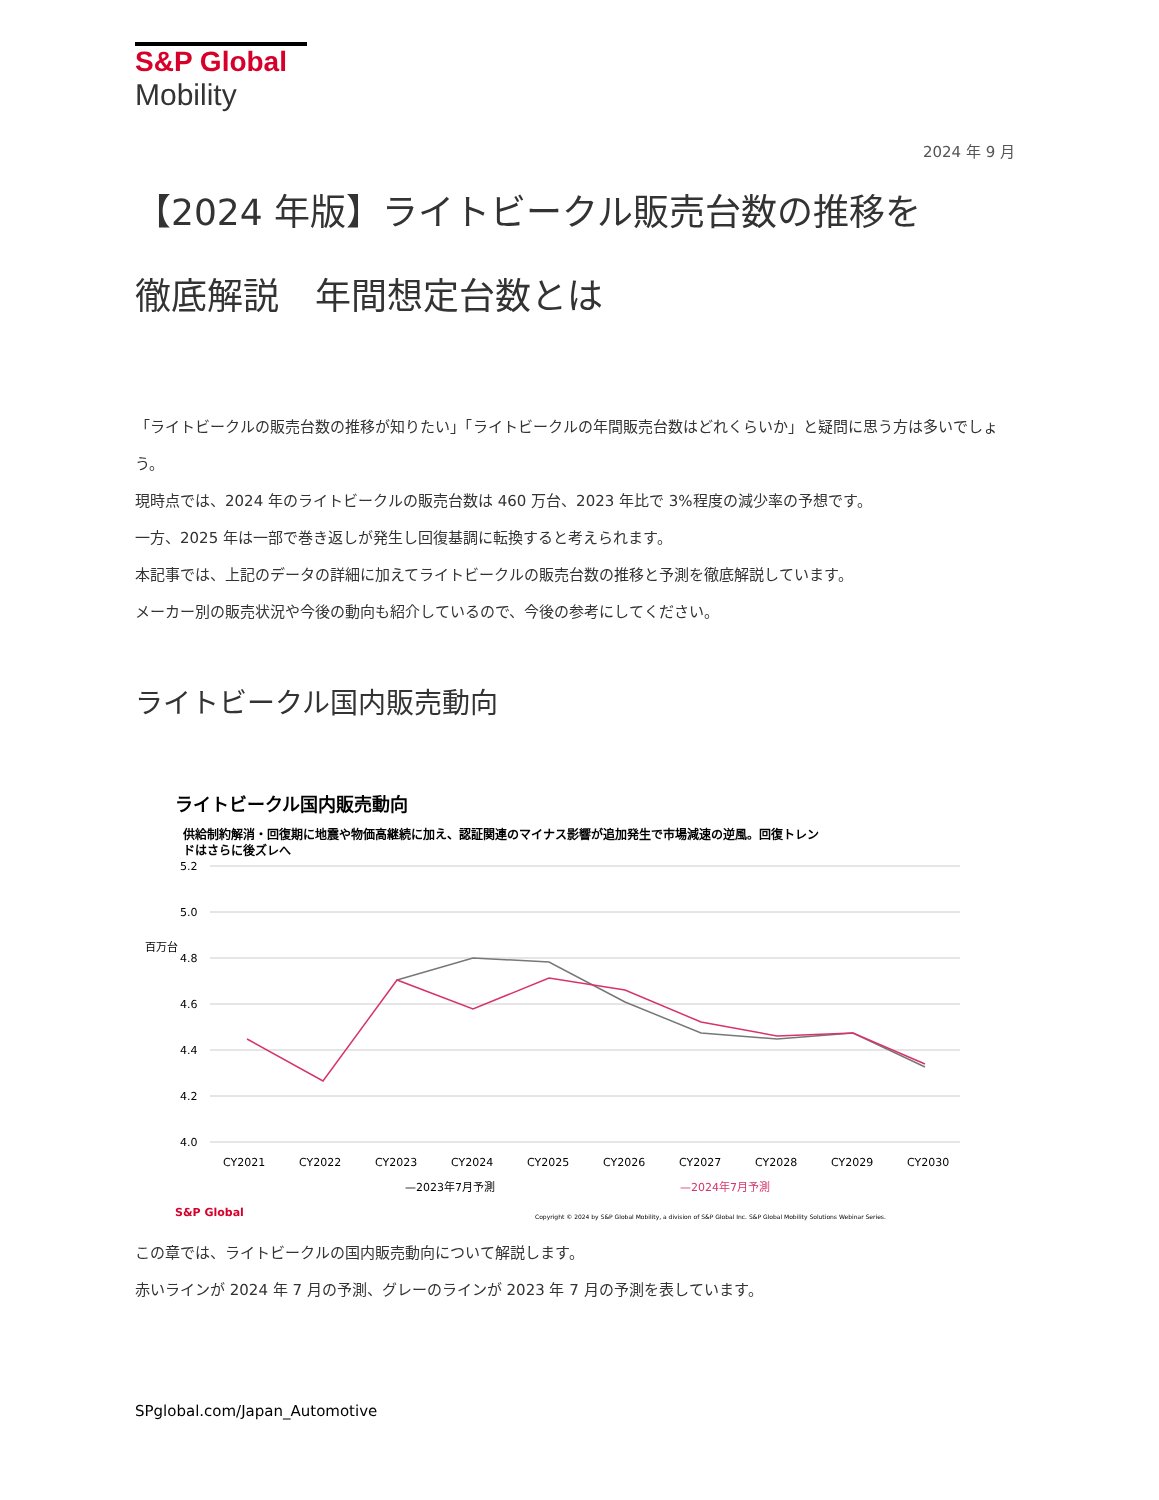S&P Global
Mobility
2024 年 9 月
【2024 年版】ライトビークル販売台数の推移を
徹底解説　年間想定台数とは
「ライトビークルの販売台数の推移が知りたい」「ライトビークルの年間販売台数はどれくらいか」と疑問に思う方は多いでしょう。
現時点では、2024 年のライトビークルの販売台数は 460 万台、2023 年比で 3%程度の減少率の予想です。
一方、2025 年は一部で巻き返しが発生し回復基調に転換すると考えられます。
本記事では、上記のデータの詳細に加えてライトビークルの販売台数の推移と予測を徹底解説しています。
メーカー別の販売状況や今後の動向も紹介しているので、今後の参考にしてください。
ライトビークル国内販売動向
ライトビークル国内販売動向
供給制約解消・回復期に地震や物価高継続に加え、認証関連のマイナス影響が追加発生で市場減速の逆風。回復トレン
ドはさらに後ズレへ
5.2
5.0
4.8
4.6
4.4
4.2
4.0
百万台
CY2021
CY2022
CY2023
CY2024
CY2025
CY2026
CY2027
CY2028
CY2029
CY2030
—2023年7月予測
—2024年7月予測
S&P Global
Copyright © 2024 by S&P Global Mobility, a division of S&P Global Inc. S&P Global Mobility Solutions Webinar Series.
この章では、ライトビークルの国内販売動向について解説します。
赤いラインが 2024 年 7 月の予測、グレーのラインが 2023 年 7 月の予測を表しています。
SPglobal.com/Japan_Automotive